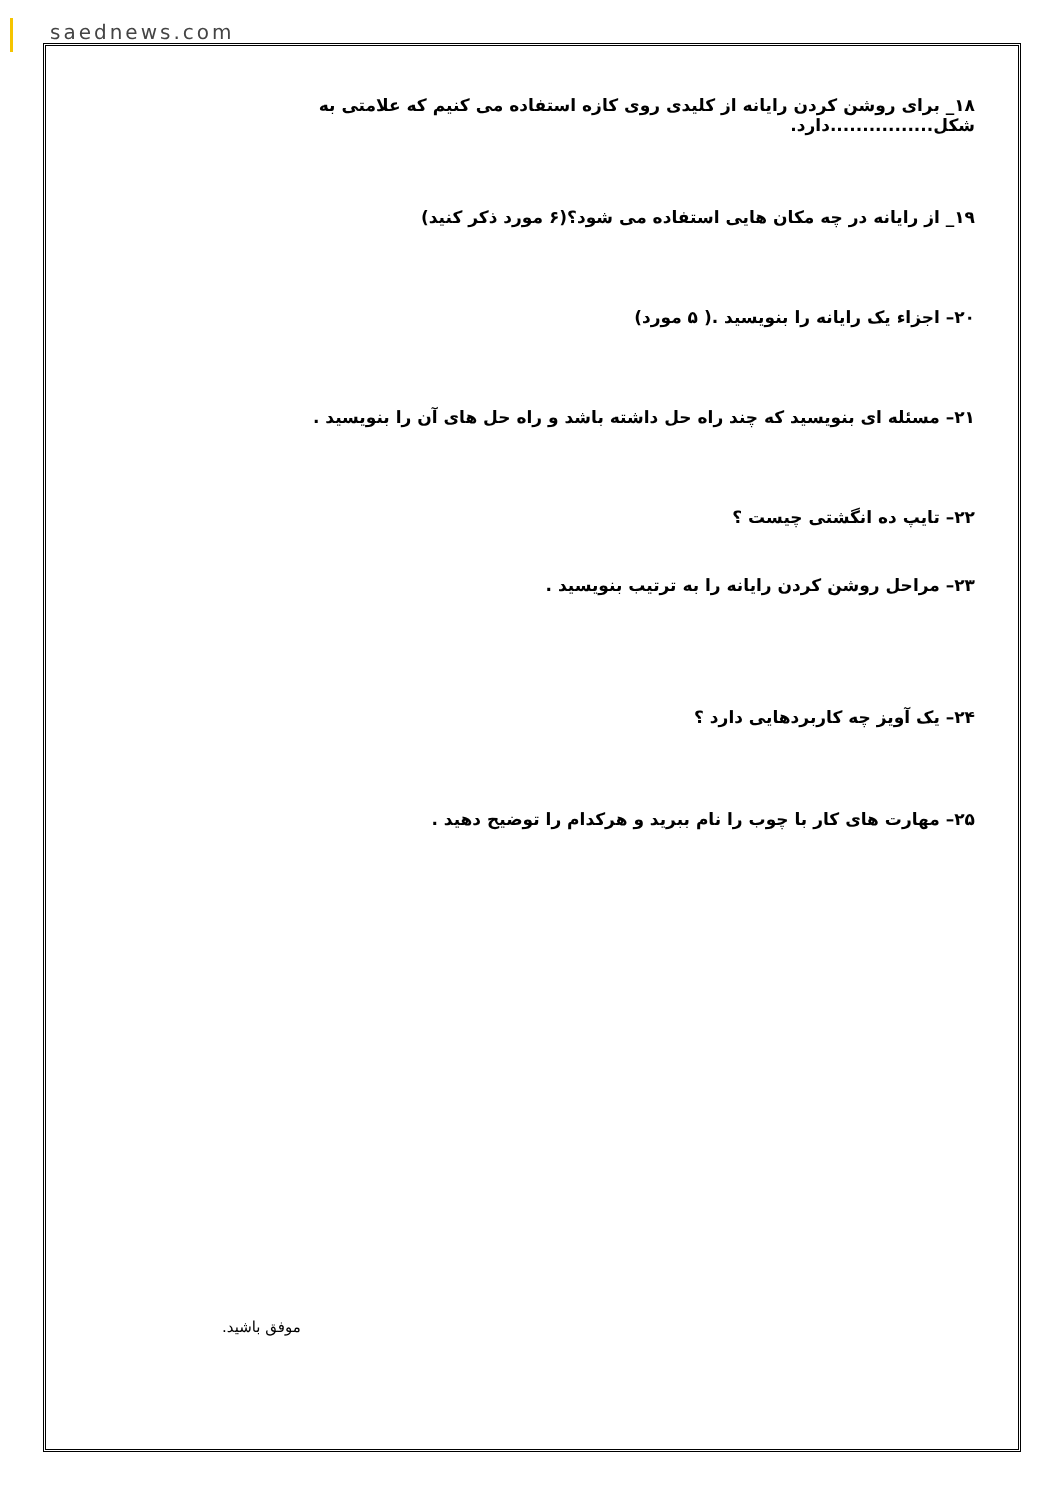saednews.com
۱۸_ برای روشن کردن رایانه از کلیدی روی کازه استفاده می کنیم که علامتی به شکل................دارد.
۱۹_ از رایانه در چه مکان هایی استفاده می شود؟(۶ مورد ذکر کنید)
۲۰– اجزاء یک رایانه را بنویسید .( ۵ مورد)
۲۱– مسئله ای بنویسید که چند راه حل داشته باشد و راه حل های آن را بنویسید .
۲۲– تایپ ده انگشتی چیست ؟
۲۳– مراحل روشن کردن رایانه را به ترتیب بنویسید .
۲۴– یک آویز چه کاربردهایی دارد ؟
۲۵– مهارت های کار با چوب را نام ببرید و هرکدام را توضیح دهید .
موفق باشید.